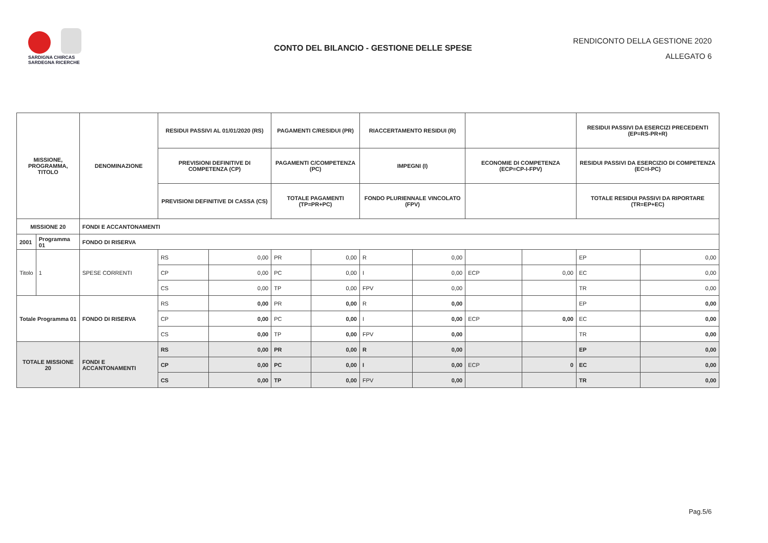SARDIGNA CHIRCAS
SARDEGNA RICERCHE
CONTO DEL BILANCIO - GESTIONE DELLE SPESE
RENDICONTO DELLA GESTIONE 2020
ALLEGATO 6
| MISSIONE, PROGRAMMA, TITOLO | | | DENOMINAZIONE | RESIDUI PASSIVI AL 01/01/2020 (RS) | | PAGAMENTI C/RESIDUI (PR) | | RIACCERTAMENTO RESIDUI (R) | | | | RESIDUI PASSIVI DA ESERCIZI PRECEDENTI (EP=RS-PR+R) | |
| --- | --- | --- | --- | --- | --- | --- | --- | --- | --- | --- | --- | --- | --- |
| | | | | PREVISIONI DEFINITIVE DI COMPETENZA (CP) | | PAGAMENTI C/COMPETENZA (PC) | | IMPEGNI (I) | | ECONOMIE DI COMPETENZA (ECP=CP-I-FPV) | | RESIDUI PASSIVI DA ESERCIZIO DI COMPETENZA (EC=I-PC) | |
| | | | | PREVISIONI DEFINITIVE DI CASSA (CS) | | TOTALE PAGAMENTI (TP=PR+PC) | | FONDO PLURIENNALE VINCOLATO (FPV) | | | | TOTALE RESIDUI PASSIVI DA RIPORTARE (TR=EP+EC) | |
| MISSIONE 20 | | | FONDI E ACCANTONAMENTI | | | | | | | | | | |
| 2001 | Programma 01 | | FONDO DI RISERVA | | | | | | | | | | |
| Titolo | | 1 | SPESE CORRENTI | RS | 0,00 | PR | 0,00 | R | 0,00 | | | EP | 0,00 |
| | | | | CP | 0,00 | PC | 0,00 | I | 0,00 | ECP | 0,00 | EC | 0,00 |
| | | | | CS | 0,00 | TP | 0,00 | FPV | 0,00 | | | TR | 0,00 |
| Totale Programma 01 | | | FONDO DI RISERVA | RS | 0,00 | PR | 0,00 | R | 0,00 | | | EP | 0,00 |
| | | | | CP | 0,00 | PC | 0,00 | I | 0,00 | ECP | 0,00 | EC | 0,00 |
| | | | | CS | 0,00 | TP | 0,00 | FPV | 0,00 | | | TR | 0,00 |
| TOTALE MISSIONE 20 | | | FONDI E ACCANTONAMENTI | RS | 0,00 | PR | 0,00 | R | 0,00 | | | EP | 0,00 |
| | | | | CP | 0,00 | PC | 0,00 | I | 0,00 | ECP | 0 | EC | 0,00 |
| | | | | CS | 0,00 | TP | 0,00 | FPV | 0,00 | | | TR | 0,00 |
Pag.5/6